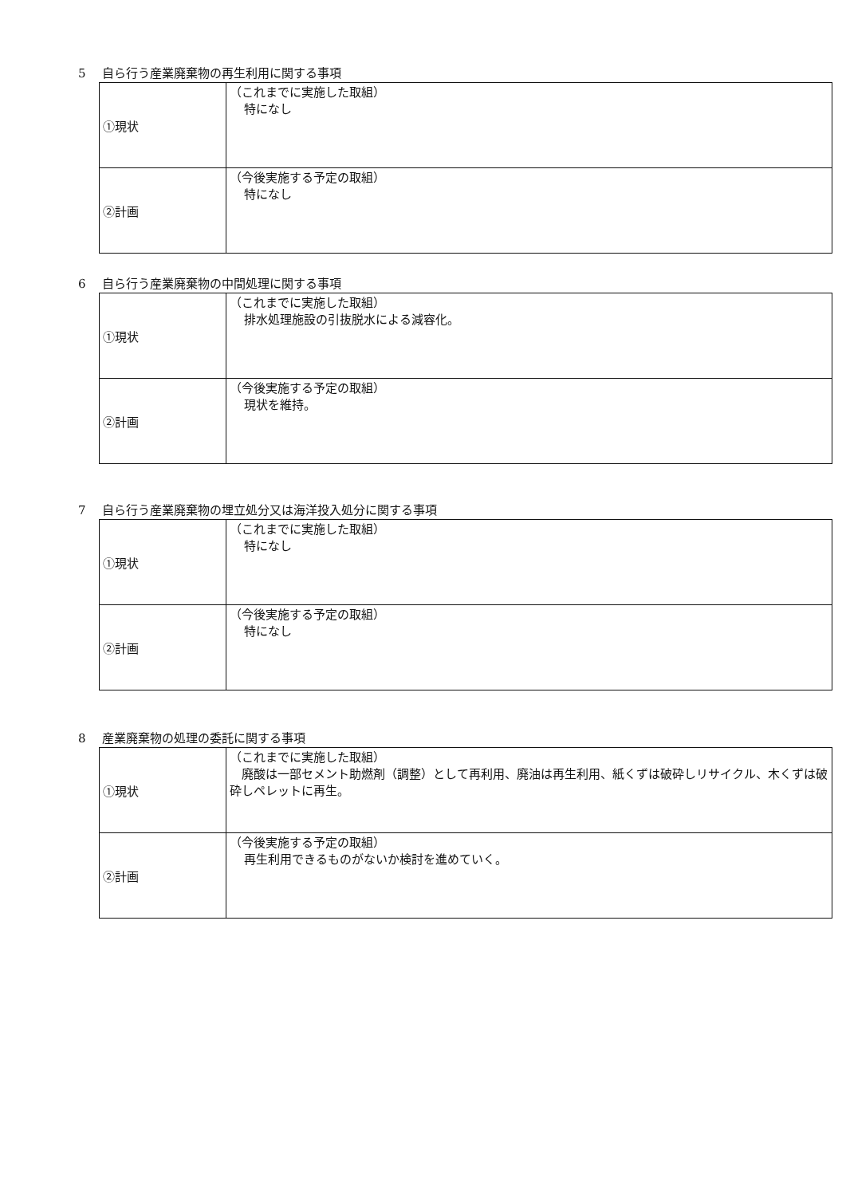5 自ら行う産業廃棄物の再生利用に関する事項
| ①現状 | （これまでに実施した取組） 特になし |
| ②計画 | （今後実施する予定の取組） 特になし |
6 自ら行う産業廃棄物の中間処理に関する事項
| ①現状 | （これまでに実施した取組） 排水処理施設の引抜脱水による減容化。 |
| ②計画 | （今後実施する予定の取組） 現状を維持。 |
7 自ら行う産業廃棄物の埋立処分又は海洋投入処分に関する事項
| ①現状 | （これまでに実施した取組） 特になし |
| ②計画 | （今後実施する予定の取組） 特になし |
8 産業廃棄物の処理の委託に関する事項
| ①現状 | （これまでに実施した取組） 廃酸は一部セメント助燃剤（調整）として再利用、廃油は再生利用、紙くずは破砕しリサイクル、木くずは破砕しペレットに再生。 |
| ②計画 | （今後実施する予定の取組） 再生利用できるものがないか検討を進めていく。 |